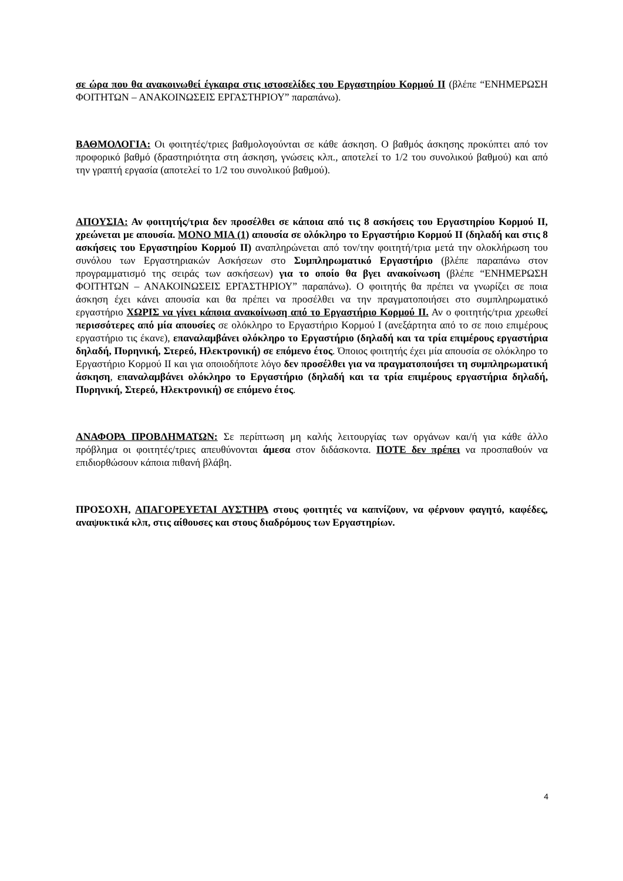σε ώρα που θα ανακοινωθεί έγκαιρα στις ιστοσελίδες του Εργαστηρίου Κορμού ΙΙ (βλέπε “ΕΝΗΜΕΡΩΣΗ ΦΟΙΤΗΤΩΝ – ΑΝΑΚΟΙΝΩΣΕΙΣ ΕΡΓΑΣΤΗΡΙΟΥ” παραπάνω).
ΒΑΘΜΟΛΟΓΙΑ: Οι φοιτητές/τριες βαθμολογούνται σε κάθε άσκηση. Ο βαθμός άσκησης προκύπτει από τον προφορικό βαθμό (δραστηριότητα στη άσκηση, γνώσεις κλπ., αποτελεί το 1/2 του συνολικού βαθμού) και από την γραπτή εργασία (αποτελεί το 1/2 του συνολικού βαθμού).
ΑΠΟΥΣΙΑ: Αν φοιτητής/τρια δεν προσέλθει σε κάποια από τις 8 ασκήσεις του Εργαστηρίου Κορμού ΙΙ, χρεώνεται με απουσία. ΜΟΝΟ ΜΙΑ (1) απουσία σε ολόκληρο το Εργαστήριο Κορμού ΙΙ (δηλαδή και στις 8 ασκήσεις του Εργαστηρίου Κορμού ΙΙ) αναπληρώνεται από τον/την φοιτητή/τρια μετά την ολοκλήρωση του συνόλου των Εργαστηριακών Ασκήσεων στο Συμπληρωματικό Εργαστήριο (βλέπε παραπάνω στον προγραμματισμό της σειράς των ασκήσεων) για το οποίο θα βγει ανακοίνωση (βλέπε “ΕΝΗΜΕΡΩΣΗ ΦΟΙΤΗΤΩΝ – ΑΝΑΚΟΙΝΩΣΕΙΣ ΕΡΓΑΣΤΗΡΙΟΥ” παραπάνω). Ο φοιτητής θα πρέπει να γνωρίζει σε ποια άσκηση έχει κάνει απουσία και θα πρέπει να προσέλθει να την πραγματοποιήσει στο συμπληρωματικό εργαστήριο ΧΩΡΙΣ να γίνει κάποια ανακοίνωση από το Εργαστήριο Κορμού ΙΙ. Αν ο φοιτητής/τρια χρεωθεί περισσότερες από μία απουσίες σε ολόκληρο το Εργαστήριο Κορμού Ι (ανεξάρτητα από το σε ποιο επιμέρους εργαστήριο τις έκανε), επαναλαμβάνει ολόκληρο το Εργαστήριο (δηλαδή και τα τρία επιμέρους εργαστήρια δηλαδή, Πυρηνική, Στερεό, Ηλεκτρονική) σε επόμενο έτος. Όποιος φοιτητής έχει μία απουσία σε ολόκληρο το Εργαστήριο Κορμού ΙΙ και για οποιοδήποτε λόγο δεν προσέλθει για να πραγματοποιήσει τη συμπληρωματική άσκηση, επαναλαμβάνει ολόκληρο το Εργαστήριο (δηλαδή και τα τρία επιμέρους εργαστήρια δηλαδή, Πυρηνική, Στερεό, Ηλεκτρονική) σε επόμενο έτος.
ΑΝΑΦΟΡΑ ΠΡΟΒΛΗΜΑΤΩΝ: Σε περίπτωση μη καλής λειτουργίας των οργάνων και/ή για κάθε άλλο πρόβλημα οι φοιτητές/τριες απευθύνονται άμεσα στον διδάσκοντα. ΠΟΤΕ δεν πρέπει να προσπαθούν να επιδιορθώσουν κάποια πιθανή βλάβη.
ΠΡΟΣΟΧΗ, ΑΠΑΓΟΡΕΥΕΤΑΙ ΑΥΣΤΗΡΑ στους φοιτητές να καπνίζουν, να φέρνουν φαγητό, καφέδες, αναψυκτικά κλπ, στις αίθουσες και στους διαδρόμους των Εργαστηρίων.
4